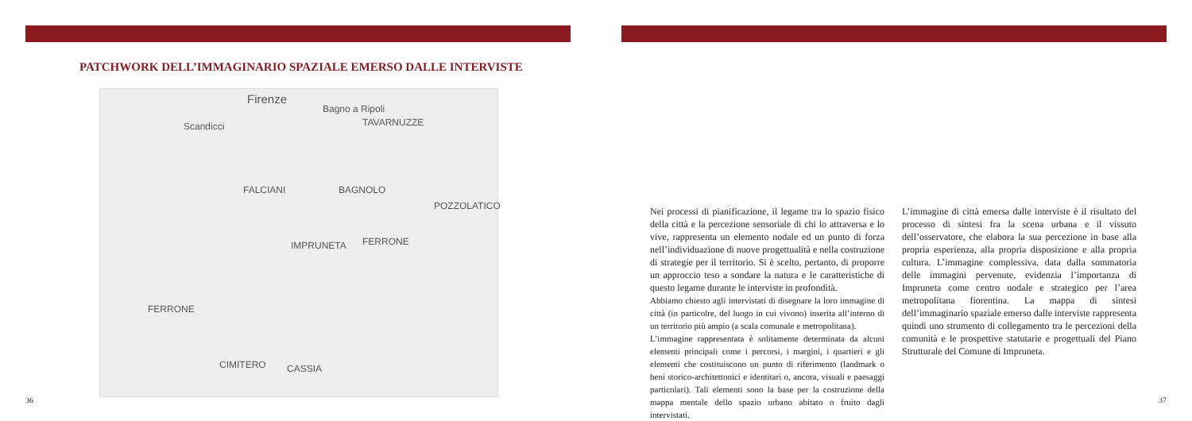PATCHWORK DELL’IMMAGINARIO SPAZIALE EMERSO DALLE INTERVISTE
Firenze
Bagno a Ripoli
Scandicci TAVARNUZZE
BAGNOLO FALCIANI
POZZOLATICO
IMPRUNETA FERRONE
FERRONE
CIMITERO CASSIA
36
Nei processi di pianificazione, il legame tra lo spazio fisico della città e la percezione sensoriale di chi lo attraversa e lo vive, rappresenta un elemento nodale ed un punto di forza nell’individuazione di nuove progettualità e nella costruzione di strategie per il territorio. Si è scelto, pertanto, di proporre un approccio teso a sondare la natura e le caratteristiche di questo legame durante le interviste in profondità.
Abbiamo chiesto agli intervistati di disegnare la loro immagine di città (in particolre, del luogo in cui vivono) inserita all’interno di un territorio più ampio (a scala comunale e metropolitana).
L’immagine rappresentata è solitamente determinata da alcuni elementi principali come i percorsi, i margini, i quartieri e gli elementi che costituiscono un punto di riferimento (landmark o beni storico-architettonici e identitari o, ancora, visuali e paesaggi particolari). Tali elementi sono la base per la costruzione della mappa mentale dello spazio urbano abitato o fruito dagli intervistati.
L’immagine di città emersa dalle interviste è il risultato del processo di sintesi fra la scena urbana e il vissuto dell’osservatore, che elabora la sua percezione in base alla propria esperienza, alla propria disposizione e alla propria cultura. L’immagine complessiva, data dalla sommatoria delle immagini pervenute, evidenzia l’importanza di Impruneta come centro nodale e strategico per l’area metropolitana fiorentina. La mappa di sintesi dell’immaginario spaziale emerso dalle interviste rappresenta quindi uno strumento di collegamento tra le percezioni della comunità e le prospettive statutarie e progettuali del Piano Strutturale del Comune di Impruneta.
37